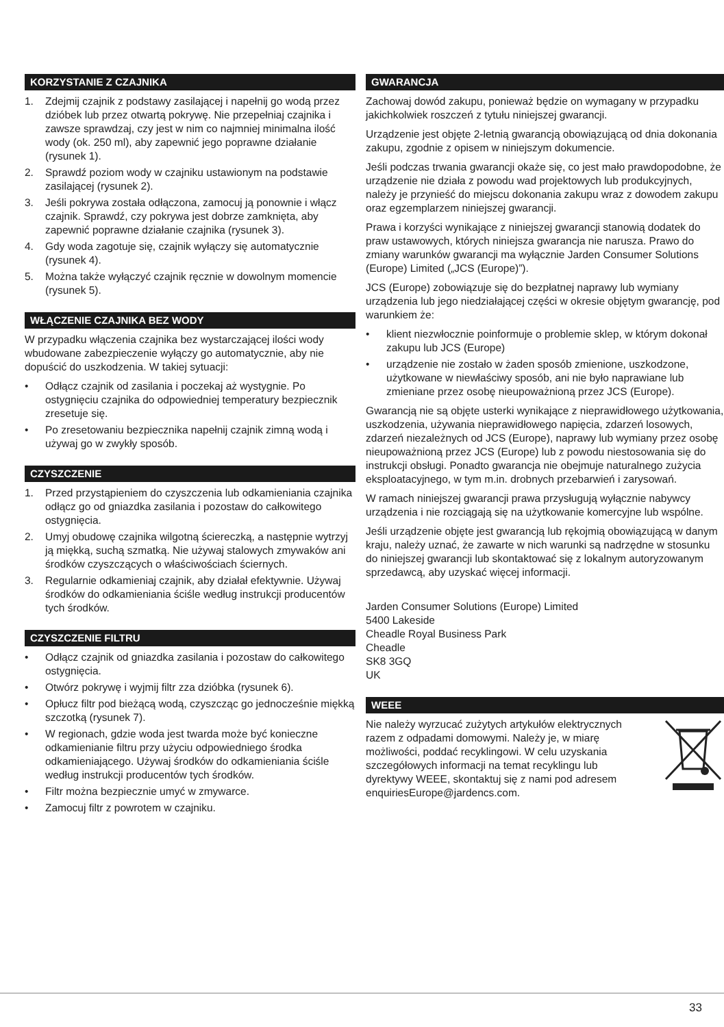KORZYSTANIE Z CZAJNIKA
1. Zdejmij czajnik z podstawy zasilającej i napełnij go wodą przez dzióbek lub przez otwartą pokrywę. Nie przepełniaj czajnika i zawsze sprawdzaj, czy jest w nim co najmniej minimalna ilość wody (ok. 250 ml), aby zapewnić jego poprawne działanie (rysunek 1).
2. Sprawdź poziom wody w czajniku ustawionym na podstawie zasilającej (rysunek 2).
3. Jeśli pokrywa została odłączona, zamocuj ją ponownie i włącz czajnik. Sprawdź, czy pokrywa jest dobrze zamknięta, aby zapewnić poprawne działanie czajnika (rysunek 3).
4. Gdy woda zagotuje się, czajnik wyłączy się automatycznie (rysunek 4).
5. Można także wyłączyć czajnik ręcznie w dowolnym momencie (rysunek 5).
WŁĄCZENIE CZAJNIKA BEZ WODY
W przypadku włączenia czajnika bez wystarczającej ilości wody wbudowane zabezpieczenie wyłączy go automatycznie, aby nie dopuścić do uszkodzenia. W takiej sytuacji:
• Odłącz czajnik od zasilania i poczekaj aż wystygnie. Po ostygnięciu czajnika do odpowiedniej temperatury bezpiecznik zresetuje się.
• Po zresetowaniu bezpiecznika napełnij czajnik zimną wodą i używaj go w zwykły sposób.
CZYSZCZENIE
1. Przed przystąpieniem do czyszczenia lub odkamieniania czajnika odłącz go od gniazdka zasilania i pozostaw do całkowitego ostygnięcia.
2. Umyj obudowę czajnika wilgotną ściereczką, a następnie wytrzyj ją miękką, suchą szmatką. Nie używaj stalowych zmywaków ani środków czyszczących o właściwościach ściernych.
3. Regularnie odkamieniaj czajnik, aby działał efektywnie. Używaj środków do odkamieniania ściśle według instrukcji producentów tych środków.
CZYSZCZENIE FILTRU
• Odłącz czajnik od gniazdka zasilania i pozostaw do całkowitego ostygnięcia.
• Otwórz pokrywę i wyjmij filtr zza dzióbka (rysunek 6).
• Opłucz filtr pod bieżącą wodą, czyszcząc go jednocześnie miękką szczotką (rysunek 7).
• W regionach, gdzie woda jest twarda może być konieczne odkamienianie filtru przy użyciu odpowiedniego środka odkamieniającego. Używaj środków do odkamieniania ściśle według instrukcji producentów tych środków.
• Filtr można bezpiecznie umyć w zmywarce.
• Zamocuj filtr z powrotem w czajniku.
GWARANCJA
Zachowaj dowód zakupu, ponieważ będzie on wymagany w przypadku jakichkolwiek roszczeń z tytułu niniejszej gwarancji.
Urządzenie jest objęte 2-letnią gwarancją obowiązującą od dnia dokonania zakupu, zgodnie z opisem w niniejszym dokumencie.
Jeśli podczas trwania gwarancji okaże się, co jest mało prawdopodobne, że urządzenie nie działa z powodu wad projektowych lub produkcyjnych, należy je przynieść do miejscu dokonania zakupu wraz z dowodem zakupu oraz egzemplarzem niniejszej gwarancji.
Prawa i korzyści wynikające z niniejszej gwarancji stanowią dodatek do praw ustawowych, których niniejsza gwarancja nie narusza. Prawo do zmiany warunków gwarancji ma wyłącznie Jarden Consumer Solutions (Europe) Limited („JCS (Europe)”).
JCS (Europe) zobowiązuje się do bezpłatnej naprawy lub wymiany urządzenia lub jego niedziałającej części w okresie objętym gwarancję, pod warunkiem że:
• klient niezwłocznie poinformuje o problemie sklep, w którym dokonał zakupu lub JCS (Europe)
• urządzenie nie zostało w żaden sposób zmienione, uszkodzone, użytkowane w niewłaściwy sposób, ani nie było naprawiane lub zmieniane przez osobę nieupoważnioną przez JCS (Europe).
Gwarancją nie są objęte usterki wynikające z nieprawidłowego użytkowania, uszkodzenia, używania nieprawidłowego napięcia, zdarzeń losowych, zdarzeń niezależnych od JCS (Europe), naprawy lub wymiany przez osobę nieupoważnioną przez JCS (Europe) lub z powodu niestosowania się do instrukcji obsługi. Ponadto gwarancja nie obejmuje naturalnego zużycia eksploatacyjnego, w tym m.in. drobnych przebarwień i zarysowań.
W ramach niniejszej gwarancji prawa przysługują wyłącznie nabywcy urządzenia i nie rozciągają się na użytkowanie komercyjne lub wspólne.
Jeśli urządzenie objęte jest gwarancją lub rękojmią obowiązującą w danym kraju, należy uznać, że zawarte w nich warunki są nadrzędne w stosunku do niniejszej gwarancji lub skontaktować się z lokalnym autoryzowanym sprzedawcą, aby uzyskać więcej informacji.
Jarden Consumer Solutions (Europe) Limited
5400 Lakeside
Cheadle Royal Business Park
Cheadle
SK8 3GQ
UK
WEEE
Nie należy wyrzucać zużytych artykułów elektrycznych razem z odpadami domowymi. Należy je, w miarę możliwości, poddać recyklingowi. W celu uzyskania szczegółowych informacji na temat recyklingu lub dyrektywy WEEE, skontaktuj się z nami pod adresem enquiriesEurope@jardencs.com.
33